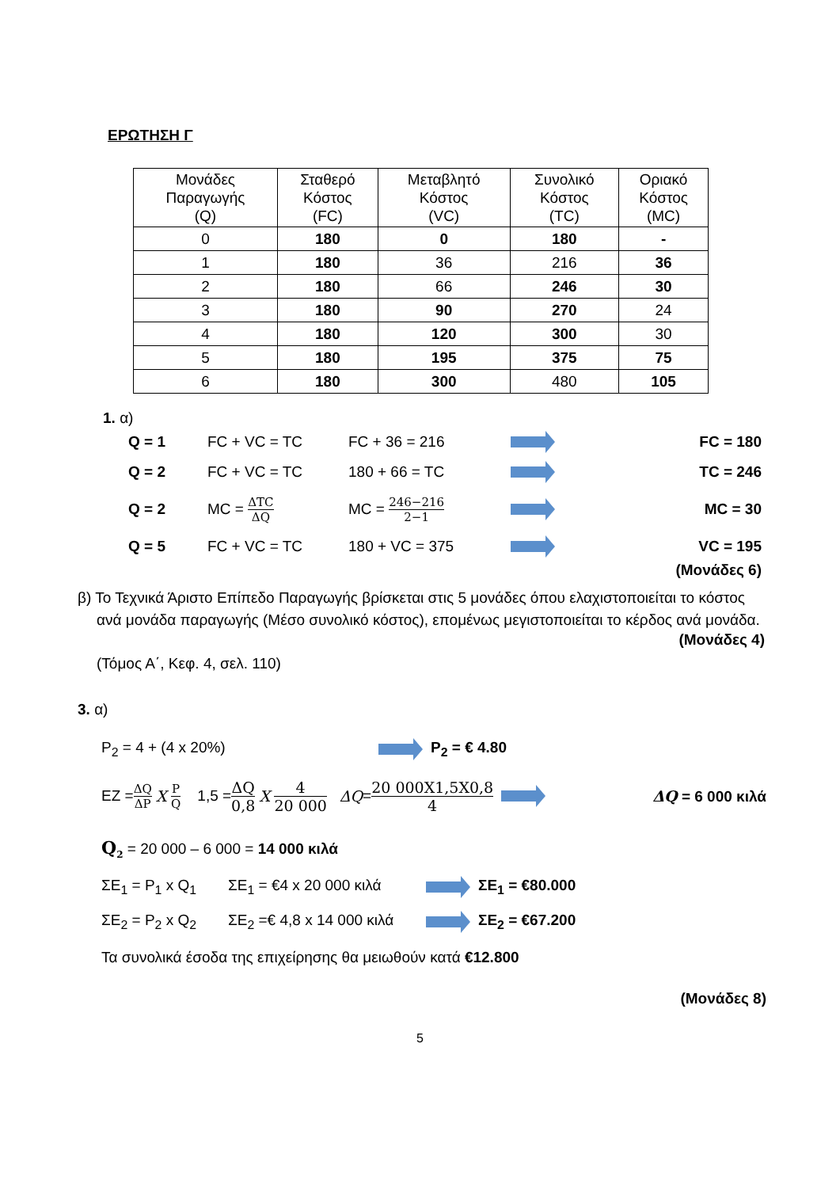ΕΡΩΤΗΣΗ Γ
| Μονάδες Παραγωγής (Q) | Σταθερό Κόστος (FC) | Μεταβλητό Κόστος (VC) | Συνολικό Κόστος (TC) | Οριακό Κόστος (MC) |
| 0 | 180 | 0 | 180 | - |
| 1 | 180 | 36 | 216 | 36 |
| 2 | 180 | 66 | 246 | 30 |
| 3 | 180 | 90 | 270 | 24 |
| 4 | 180 | 120 | 300 | 30 |
| 5 | 180 | 195 | 375 | 75 |
| 6 | 180 | 300 | 480 | 105 |
1. α)
Q = 1 FC + VC = TC FC + 36 = 216 FC = 180
Q = 2 FC + VC = TC 180 + 66 = TC TC = 246
Q = 2 MC = ΔTC ΔQ MC = 246−216 2−1 MC = 30
Q = 5 FC + VC = TC 180 + VC = 375 VC = 195
(Μονάδες 6)
β) Το Τεχνικά Άριστο Επίπεδο Παραγωγής βρίσκεται στις 5 μονάδες όπου ελαχιστοποιείται το κόστος ανά μονάδα παραγωγής (Μέσο συνολικό κόστος), επομένως μεγιστοποιείται το κέρδος ανά μονάδα.
(Μονάδες 4)
(Τόμος Α΄, Κεφ. 4, σελ. 110)
3. α)
P<sub>2</sub> = 4 + (4 x 20%) P<sub>2</sub> = € 4.80
EZ = ΔQ ΔP X P Q 1,5 = ΔQ 0,8 X 4 20 000 ΔQ = 20 000X1,5X0,8 4 ΔQ = 6 000 κιλά
Q<sub>2</sub> = 20 000 – 6 000 = 14 000 κιλά
ΣΕ<sub>1</sub> = P<sub>1</sub> x Q<sub>1</sub> ΣΕ<sub>1</sub> = €4 x 20 000 κιλά ΣΕ<sub>1</sub> = €80.000
ΣΕ<sub>2</sub> = P<sub>2</sub> x Q<sub>2</sub> ΣΕ<sub>2</sub> =€ 4,8 x 14 000 κιλά ΣΕ<sub>2</sub> = €67.200
Τα συνολικά έσοδα της επιχείρησης θα μειωθούν κατά €12.800
(Μονάδες 8)
5